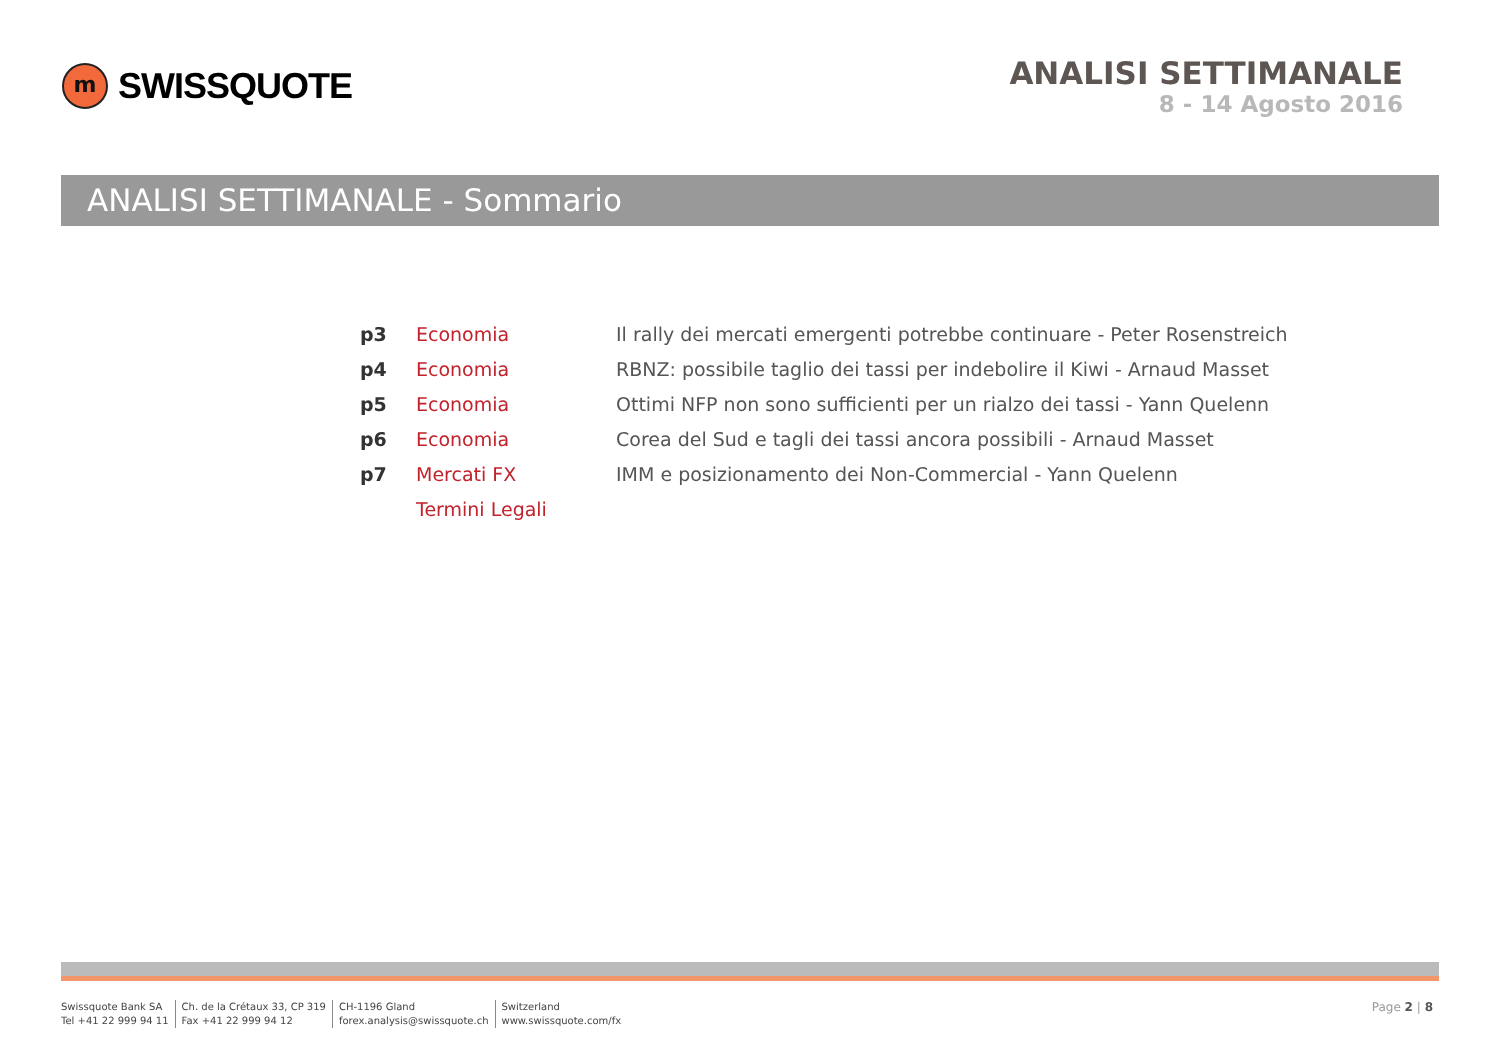m
SWISSQUOTE
ANALISI SETTIMANALE
8 - 14 Agosto 2016
ANALISI SETTIMANALE - Sommario
| p3 | Economia | Il rally dei mercati emergenti potrebbe continuare - Peter Rosenstreich |
| p4 | Economia | RBNZ: possibile taglio dei tassi per indebolire il Kiwi - Arnaud Masset |
| p5 | Economia | Ottimi NFP non sono sufficienti per un rialzo dei tassi - Yann Quelenn |
| p6 | Economia | Corea del Sud e tagli dei tassi ancora possibili - Arnaud Masset |
| p7 | Mercati FX | IMM e posizionamento dei Non-Commercial - Yann Quelenn |
| | Termini Legali | |
Swissquote Bank SA
Tel +41 22 999 94 11
Ch. de la Crétaux 33, CP 319
Fax +41 22 999 94 12
CH-1196 Gland
forex.analysis@swissquote.ch
Switzerland
www.swissquote.com/fx
Page 2 | 8